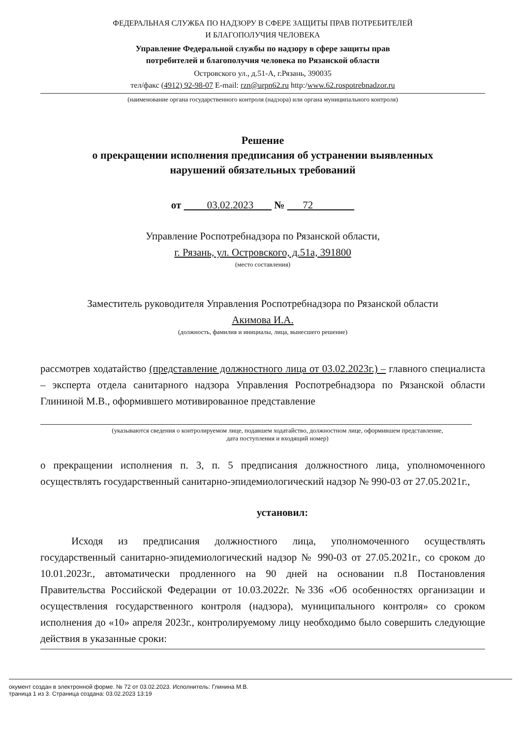ФЕДЕРАЛЬНАЯ СЛУЖБА ПО НАДЗОРУ В СФЕРЕ ЗАЩИТЫ ПРАВ ПОТРЕБИТЕЛЕЙ
И БЛАГОПОЛУЧИЯ ЧЕЛОВЕКА
Управление Федеральной службы по надзору в сфере защиты прав
потребителей и благополучия человека по Рязанской области
Островского ул., д.51-А, г.Рязань, 390035
тел/факс (4912) 92-98-07 E-mail: rzn@urpn62.ru http:/www.62.rospotrebnadzor.ru
(наименование органа государственного контроля (надзора) или органа муниципального контроля)
Решение
о прекращении исполнения предписания об устранении выявленных
нарушений обязательных требований
от 03.02.2023 № 72
Управление Роспотребнадзора по Рязанской области,
г. Рязань, ул. Островского, д.51а, 391800
(место составления)
Заместитель руководителя Управления Роспотребнадзора по Рязанской области
Акимова И.А.
(должность, фамилия и инициалы, лица, вынесшего решение)
рассмотрев ходатайство (представление должностного лица от 03.02.2023г.) – главного специалиста – эксперта отдела санитарного надзора Управления Роспотребнадзора по Рязанской области Глининой М.В., оформившего мотивированное представление
(указываются сведения о контролируемом лице, подавшем ходатайство, должностном лице, оформившем представление,
дата поступления и входящий номер)
о прекращении исполнения п. 3, п. 5 предписания должностного лица, уполномоченного осуществлять государственный санитарно-эпидемиологический надзор № 990-03 от 27.05.2021г.,
установил:
Исходя из предписания должностного лица, уполномоченного осуществлять государственный санитарно-эпидемиологический надзор № 990-03 от 27.05.2021г., со сроком до 10.01.2023г., автоматически продленного на 90 дней на основании п.8 Постановления Правительства Российской Федерации от 10.03.2022г. №336 «Об особенностях организации и осуществления государственного контроля (надзора), муниципального контроля» со сроком исполнения до «10» апреля 2023г., контролируемому лицу необходимо было совершить следующие действия в указанные сроки:
окумент создан в электронной форме. № 72 от 03.02.2023. Исполнитель: Глинина М.В.
траница 1 из 3. Страница создана: 03.02.2023 13:19